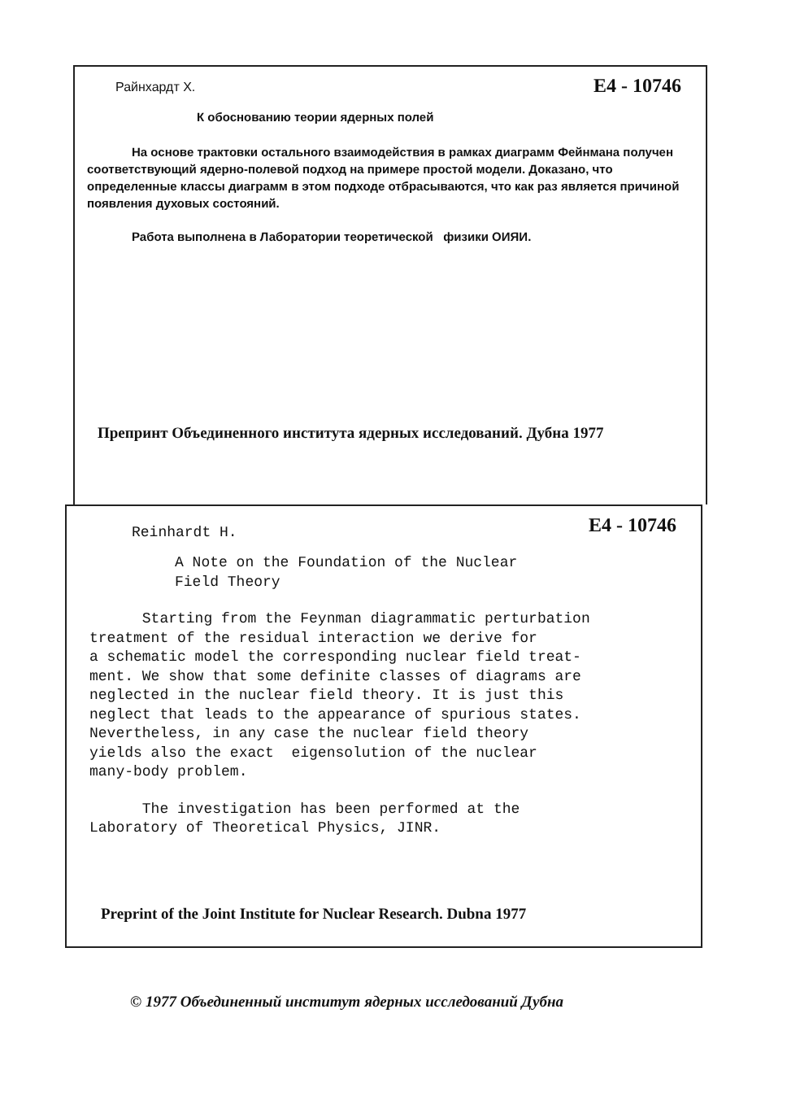Райнхардт Х. E4 - 10746
К обоснованию теории ядерных полей
На основе трактовки остального взаимодействия в рамках диаграмм Фейнмана получен соответствующий ядерно-полевой подход на примере простой модели. Доказано, что определенные классы диаграмм в этом подходе отбрасываются, что как раз является причиной появления духовых состояний.
Работа выполнена в Лаборатории теоретической физики ОИЯИ.
Препринт Объединенного института ядерных исследований. Дубна 1977
Reinhardt H. E4 - 10746
A Note on the Foundation of the Nuclear Field Theory
Starting from the Feynman diagrammatic perturbation treatment of the residual interaction we derive for a schematic model the corresponding nuclear field treat- ment. We show that some definite classes of diagrams are neglected in the nuclear field theory. It is just this neglect that leads to the appearance of spurious states. Nevertheless, in any case the nuclear field theory yields also the exact eigensolution of the nuclear many-body problem.
The investigation has been performed at the Laboratory of Theoretical Physics, JINR.
Preprint of the Joint Institute for Nuclear Research. Dubna 1977
© 1977 Объединенный институт ядерных исследований Дубна